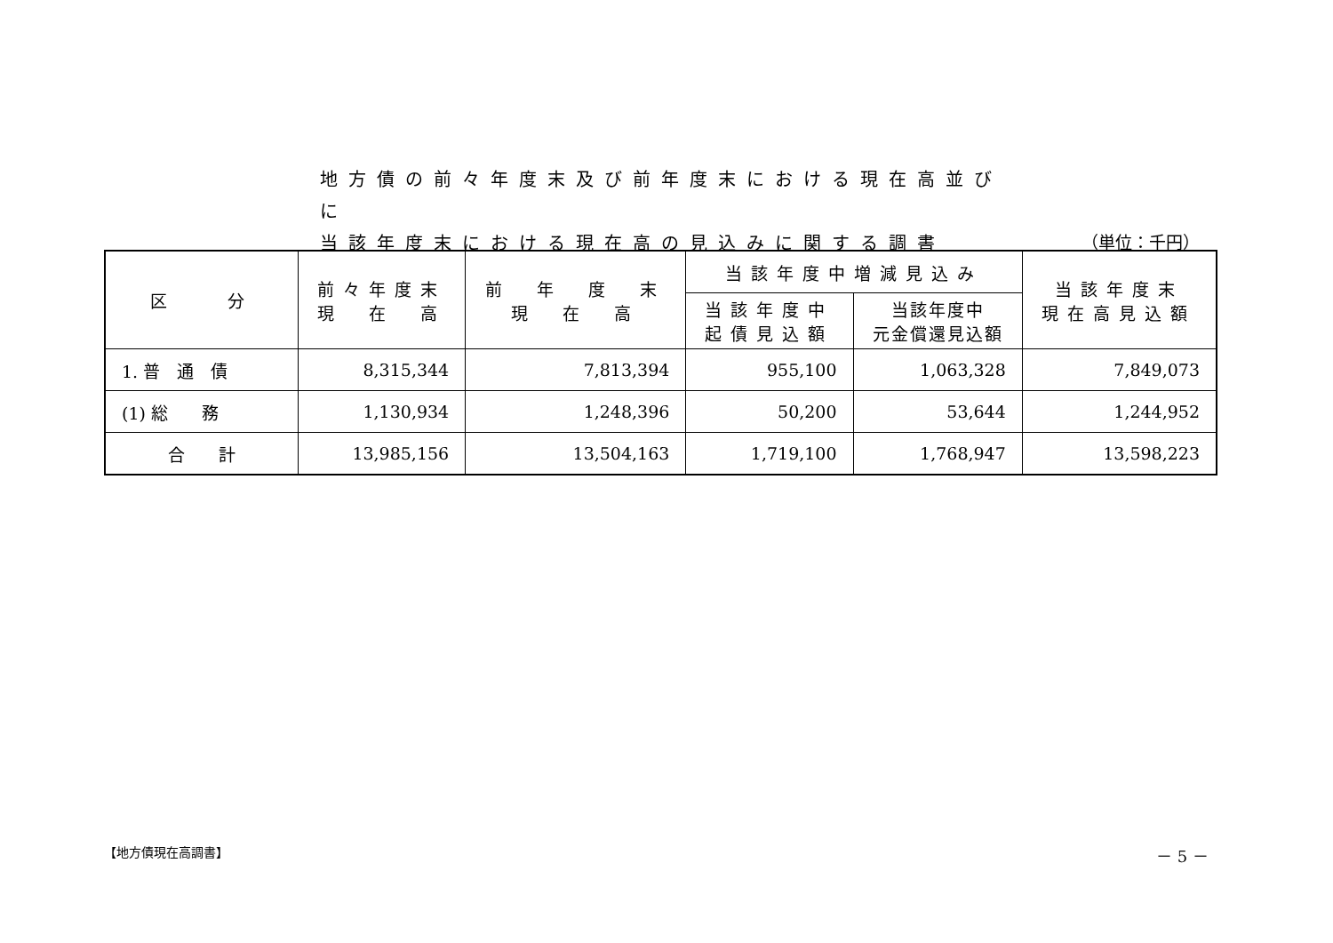地方債の前々年度末及び前年度末における現在高並びに
当該年度末における現在高の見込みに関する調書
（単位：千円）
| 区 分 | 前々年度末 現 在 高 | 前 年 度 末 現 在 高 | 当該年度中増減見込み | | 当該年度末 現在高見込額 |
| --- | --- | --- | --- | --- | --- |
| | | | 当該年度中 起債見込額 | 当該年度中 元金償還見込額 | |
| 1. 普 通 債 | 8,315,344 | 7,813,394 | 955,100 | 1,063,328 | 7,849,073 |
| (1) 総 務 | 1,130,934 | 1,248,396 | 50,200 | 53,644 | 1,244,952 |
| 合 計 | 13,985,156 | 13,504,163 | 1,719,100 | 1,768,947 | 13,598,223 |
【地方債現在高調書】 － 5 －